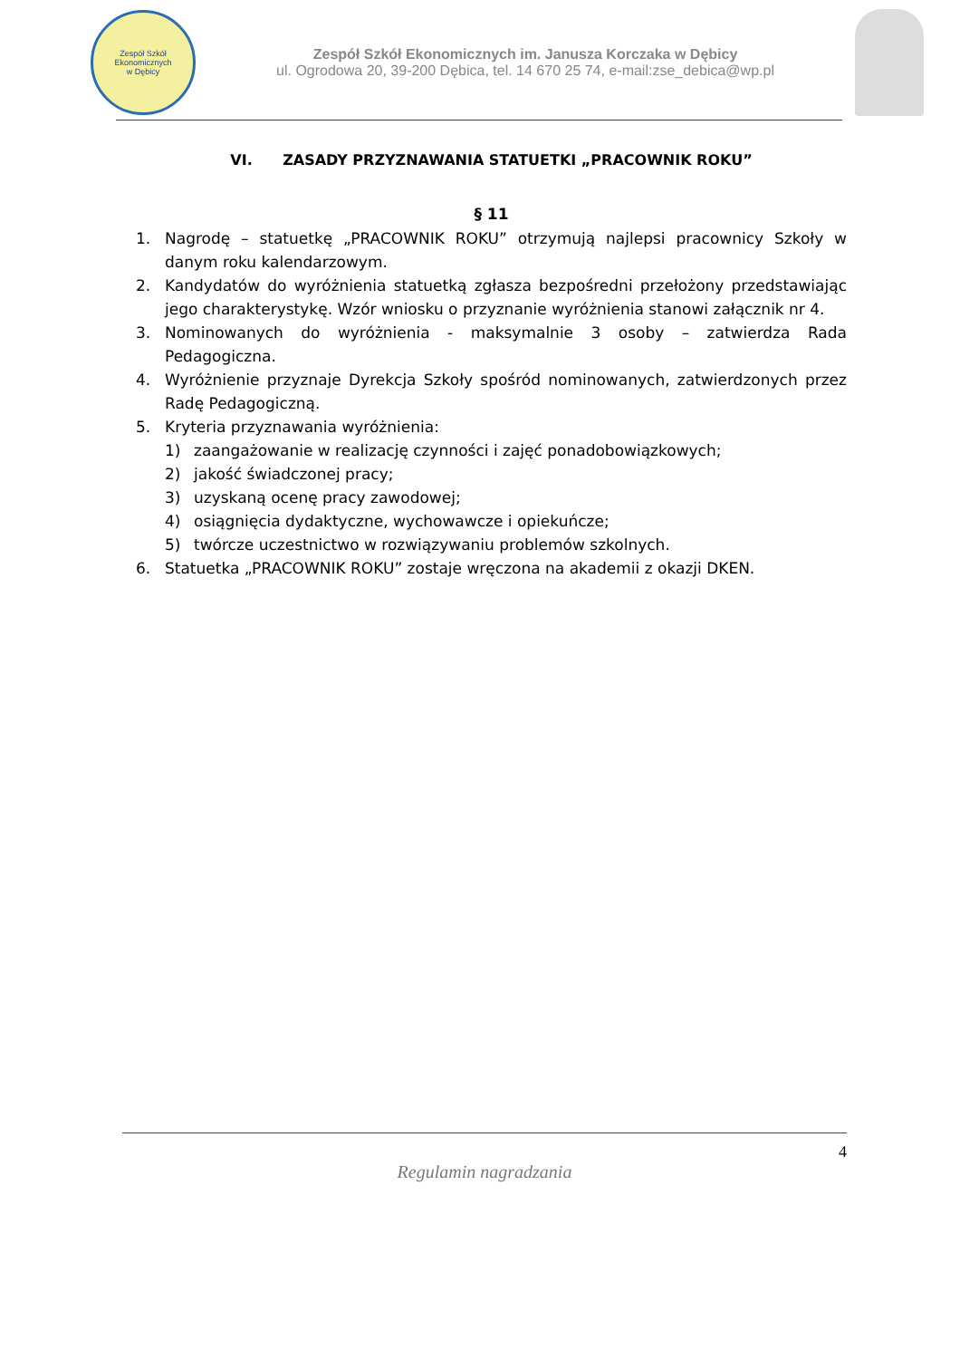Zespół Szkół Ekonomicznych
w Dębicy
Zespół Szkół Ekonomicznych im. Janusza Korczaka w Dębicy
ul. Ogrodowa 20, 39-200 Dębica, tel. 14 670 25 74, e-mail:zse_debica@wp.pl
VI. ZASADY PRZYZNAWANIA STATUETKI „PRACOWNIK ROKU”
§ 11
1. Nagrodę – statuetkę „PRACOWNIK ROKU” otrzymują najlepsi pracownicy Szkoły w danym roku kalendarzowym.
2. Kandydatów do wyróżnienia statuetką zgłasza bezpośredni przełożony przedstawiając jego charakterystykę. Wzór wniosku o przyznanie wyróżnienia stanowi załącznik nr 4.
3. Nominowanych do wyróżnienia - maksymalnie 3 osoby – zatwierdza Rada Pedagogiczna.
4. Wyróżnienie przyznaje Dyrekcja Szkoły spośród nominowanych, zatwierdzonych przez Radę Pedagogiczną.
5. Kryteria przyznawania wyróżnienia:
1) zaangażowanie w realizację czynności i zajęć ponadobowiązkowych;
2) jakość świadczonej pracy;
3) uzyskaną ocenę pracy zawodowej;
4) osiągnięcia dydaktyczne, wychowawcze i opiekuńcze;
5) twórcze uczestnictwo w rozwiązywaniu problemów szkolnych.
6. Statuetka „PRACOWNIK ROKU” zostaje wręczona na akademii z okazji DKEN.
4
Regulamin nagradzania